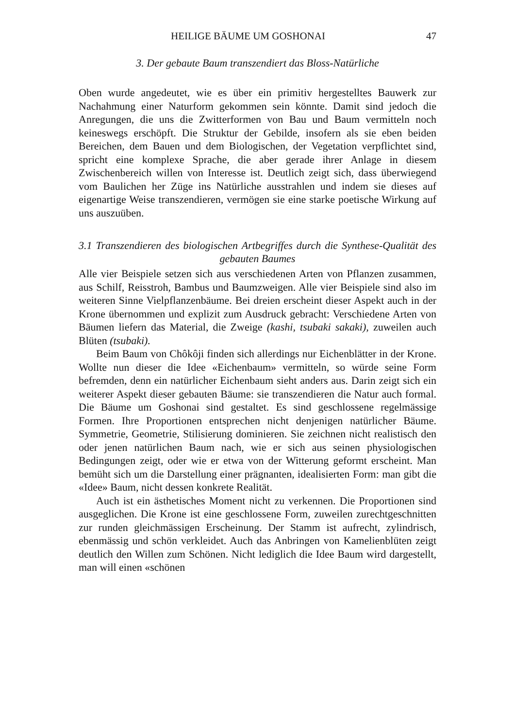HEILIGE BÄUME UM GOSHONAI 47
3. Der gebaute Baum transzendiert das Bloss-Natürliche
Oben wurde angedeutet, wie es über ein primitiv hergestelltes Bauwerk zur Nachahmung einer Naturform gekommen sein könnte. Damit sind jedoch die Anregungen, die uns die Zwitterformen von Bau und Baum vermitteln noch keineswegs erschöpft. Die Struktur der Gebilde, insofern als sie eben beiden Bereichen, dem Bauen und dem Biologischen, der Vegetation verpflichtet sind, spricht eine komplexe Sprache, die aber gerade ihrer Anlage in diesem Zwischenbereich willen von Interesse ist. Deutlich zeigt sich, dass überwiegend vom Baulichen her Züge ins Natürliche ausstrahlen und indem sie dieses auf eigenartige Weise transzendieren, vermögen sie eine starke poetische Wirkung auf uns auszuüben.
3.1 Transzendieren des biologischen Artbegriffes durch die Synthese-Qualität des gebauten Baumes
Alle vier Beispiele setzen sich aus verschiedenen Arten von Pflanzen zusammen, aus Schilf, Reisstroh, Bambus und Baumzweigen. Alle vier Beispiele sind also im weiteren Sinne Vielpflanzenbäume. Bei dreien erscheint dieser Aspekt auch in der Krone übernommen und explizit zum Ausdruck gebracht: Verschiedene Arten von Bäumen liefern das Material, die Zweige (kashi, tsubaki sakaki), zuweilen auch Blüten (tsubaki).
Beim Baum von Chôkôji finden sich allerdings nur Eichenblätter in der Krone. Wollte nun dieser die Idee «Eichenbaum» vermitteln, so würde seine Form befremden, denn ein natürlicher Eichenbaum sieht anders aus. Darin zeigt sich ein weiterer Aspekt dieser gebauten Bäume: sie transzendieren die Natur auch formal. Die Bäume um Goshonai sind gestaltet. Es sind geschlossene regelmässige Formen. Ihre Proportionen entsprechen nicht denjenigen natürlicher Bäume. Symmetrie, Geometrie, Stilisierung dominieren. Sie zeichnen nicht realistisch den oder jenen natürlichen Baum nach, wie er sich aus seinen physiologischen Bedingungen zeigt, oder wie er etwa von der Witterung geformt erscheint. Man bemüht sich um die Darstellung einer prägnanten, idealisierten Form: man gibt die «Idee» Baum, nicht dessen konkrete Realität.
Auch ist ein ästhetisches Moment nicht zu verkennen. Die Proportionen sind ausgeglichen. Die Krone ist eine geschlossene Form, zuweilen zurechtgeschnitten zur runden gleichmässigen Erscheinung. Der Stamm ist aufrecht, zylindrisch, ebenmässig und schön verkleidet. Auch das Anbringen von Kamelienblüten zeigt deutlich den Willen zum Schönen. Nicht lediglich die Idee Baum wird dargestellt, man will einen «schönen